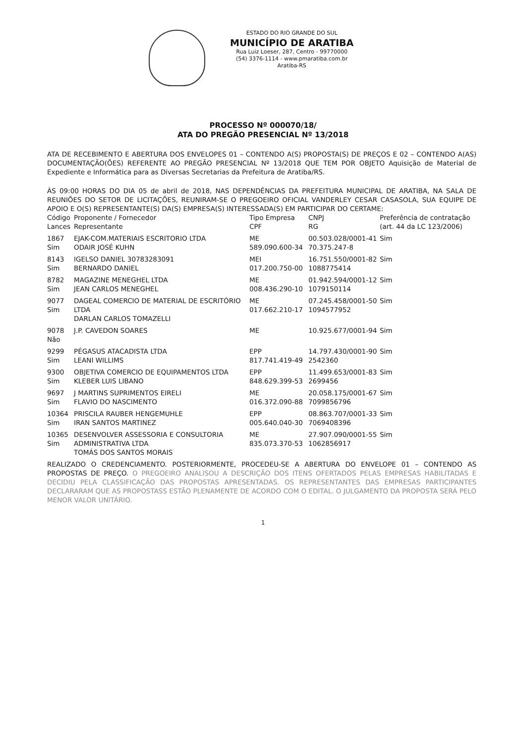ESTADO DO RIO GRANDE DO SUL
MUNICÍPIO DE ARATIBA
Rua Luiz Loeser, 287, Centro - 99770000
(54) 3376-1114 - www.pmaratiba.com.br
Aratiba-RS
PROCESSO Nº 000070/18/
ATA DO PREGÃO PRESENCIAL Nº 13/2018
ATA DE RECEBIMENTO E ABERTURA DOS ENVELOPES 01 – CONTENDO A(S) PROPOSTA(S) DE PREÇOS E 02 – CONTENDO A(AS) DOCUMENTAÇÃO(ÕES) REFERENTE AO PREGÃO PRESENCIAL Nº 13/2018 QUE TEM POR OBJETO Aquisição de Material de Expediente e Informática para as Diversas Secretarias da Prefeitura de Aratiba/RS.
ÀS 09:00 HORAS DO DIA 05 de abril de 2018, NAS DEPENDÊNCIAS DA PREFEITURA MUNICIPAL DE ARATIBA, NA SALA DE REUNIÕES DO SETOR DE LICITAÇÕES, REUNIRAM-SE O PREGOEIRO OFICIAL VANDERLEY CESAR CASASOLA, SUA EQUIPE DE APOIO E O(S) REPRESENTANTE(S) DA(S) EMPRESA(S) INTERESSADA(S) EM PARTICIPAR DO CERTAME:
| Código Lances | Proponente / Fornecedor Representante | Tipo Empresa CPF | CNPJ RG | Preferência de contratação (art. 44 da LC 123/2006) |
| --- | --- | --- | --- | --- |
| 1867 Sim | EJAK-COM.MATERIAIS ESCRITORIO LTDA ODAIR JOSÉ KUHN | ME 589.090.600-34 | 00.503.028/0001-41 70.375.247-8 | Sim |
| 8143 Sim | IGELSO DANIEL 30783283091 BERNARDO DANIEL | MEI 017.200.750-00 | 16.751.550/0001-82 1088775414 | Sim |
| 8782 Sim | MAGAZINE MENEGHEL LTDA JEAN CARLOS MENEGHEL | ME 008.436.290-10 | 01.942.594/0001-12 1079150114 | Sim |
| 9077 Sim | DAGEAL COMERCIO DE MATERIAL DE ESCRITÓRIO LTDA DARLAN CARLOS TOMAZELLI | ME 017.662.210-17 | 07.245.458/0001-50 1094577952 | Sim |
| 9078 Não | J.P. CAVEDON SOARES | ME | 10.925.677/0001-94 | Sim |
| 9299 Sim | PÉGASUS ATACADISTA LTDA LEANI WILLIMS | EPP 817.741.419-49 | 14.797.430/0001-90 2542360 | Sim |
| 9300 Sim | OBJETIVA COMERCIO DE EQUIPAMENTOS LTDA KLEBER LUIS LIBANO | EPP 848.629.399-53 | 11.499.653/0001-83 2699456 | Sim |
| 9697 Sim | J MARTINS SUPRIMENTOS EIRELI FLAVIO DO NASCIMENTO | ME 016.372.090-88 | 20.058.175/0001-67 7099856796 | Sim |
| 10364 Sim | PRISCILA RAUBER HENGEMUHLE IRAN SANTOS MARTINEZ | EPP 005.640.040-30 | 08.863.707/0001-33 7069408396 | Sim |
| 10365 Sim | DESENVOLVER ASSESSORIA E CONSULTORIA ADMINISTRATIVA LTDA TOMÁS DOS SANTOS MORAIS | ME 835.073.370-53 | 27.907.090/0001-55 1062856917 | Sim |
REALIZADO O CREDENCIAMENTO. POSTERIORMENTE, PROCEDEU-SE A ABERTURA DO ENVELOPE 01 – CONTENDO AS PROPOSTAS DE PREÇO. O PREGOEIRO ANALISOU A DESCRIÇÃO DOS ITENS OFERTADOS PELAS EMPRESAS HABILITADAS E DECIDIU PELA CLASSIFICAÇÃO DAS PROPOSTAS APRESENTADAS. OS REPRESENTANTES DAS EMPRESAS PARTICIPANTES DECLARARAM QUE AS PROPOSTASS ESTÃO PLENAMENTE DE ACORDO COM O EDITAL. O JULGAMENTO DA PROPOSTA SERÁ PELO MENOR VALOR UNITÁRIO.
1